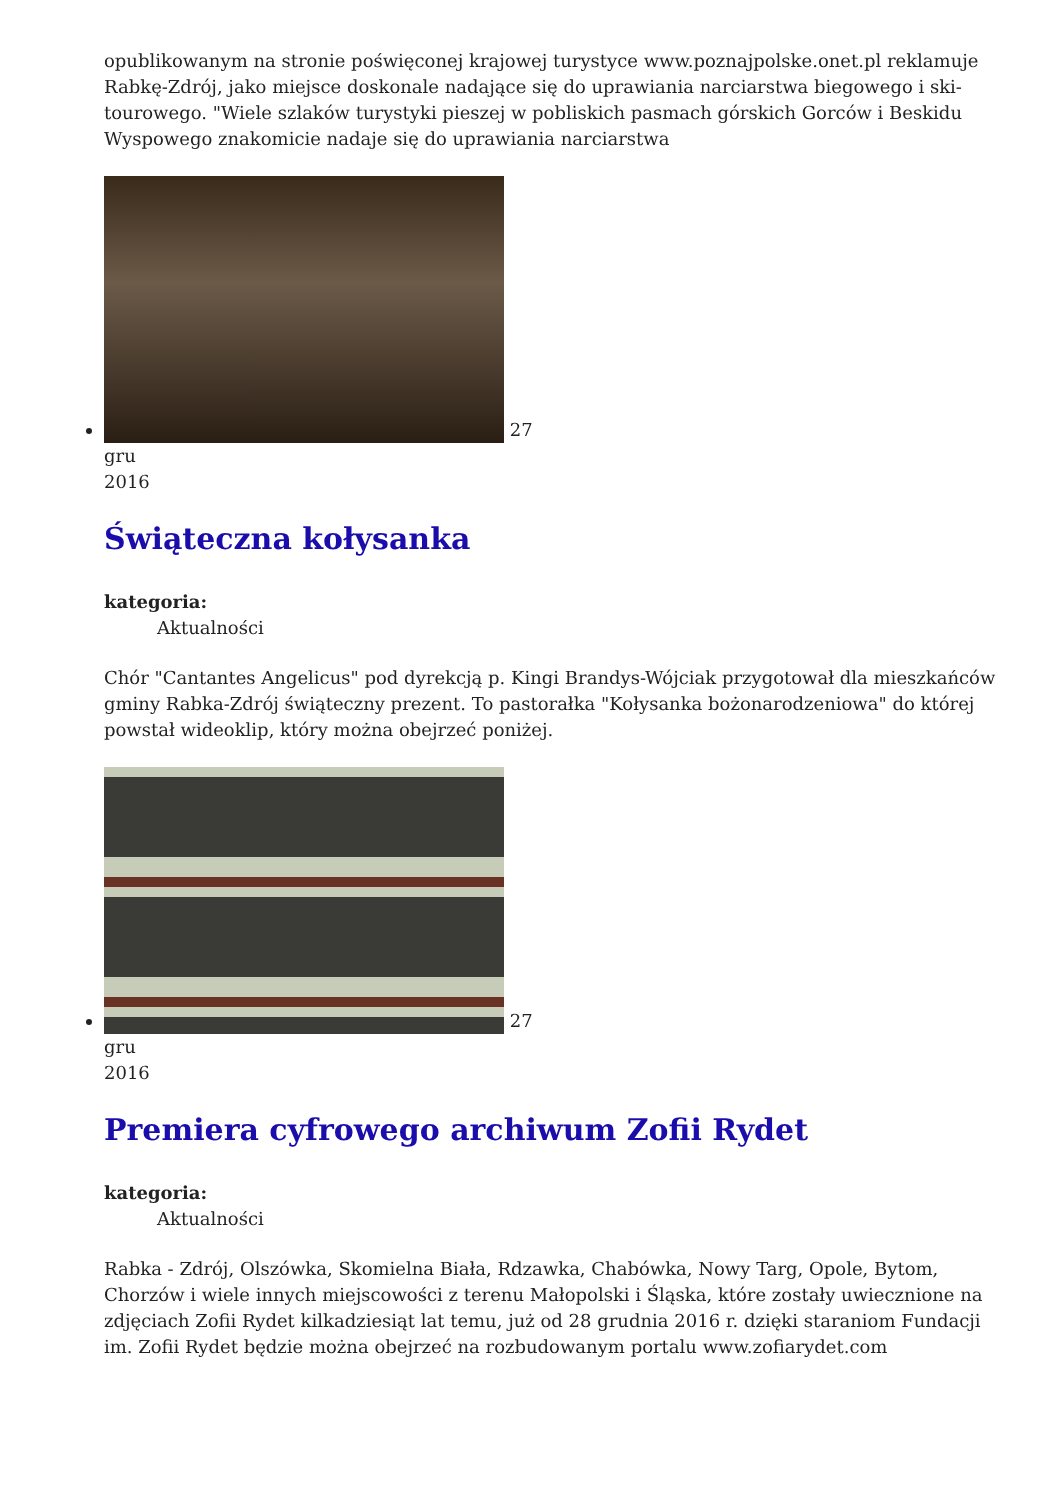opublikowanym na stronie poświęconej krajowej turystyce www.poznajpolske.onet.pl reklamuje Rabkę-Zdrój, jako miejsce doskonale nadające się do uprawiania narciarstwa biegowego i ski-tourowego. "Wiele szlaków turystyki pieszej w pobliskich pasmach górskich Gorców i Beskidu Wyspowego znakomicie nadaje się do uprawiania narciarstwa
27
gru
2016
Świąteczna kołysanka
kategoria:
Aktualności
Chór "Cantantes Angelicus" pod dyrekcją p. Kingi Brandys-Wójciak przygotował dla mieszkańców gminy Rabka-Zdrój świąteczny prezent. To pastorałka "Kołysanka bożonarodzeniowa" do której powstał wideoklip, który można obejrzeć poniżej.
27
gru
2016
Premiera cyfrowego archiwum Zofii Rydet
kategoria:
Aktualności
Rabka - Zdrój, Olszówka, Skomielna Biała, Rdzawka, Chabówka, Nowy Targ, Opole, Bytom, Chorzów i wiele innych miejscowości z terenu Małopolski i Śląska, które zostały uwiecznione na zdjęciach Zofii Rydet kilkadziesiąt lat temu, już od 28 grudnia 2016 r. dzięki staraniom Fundacji im. Zofii Rydet będzie można obejrzeć na rozbudowanym portalu www.zofiarydet.com